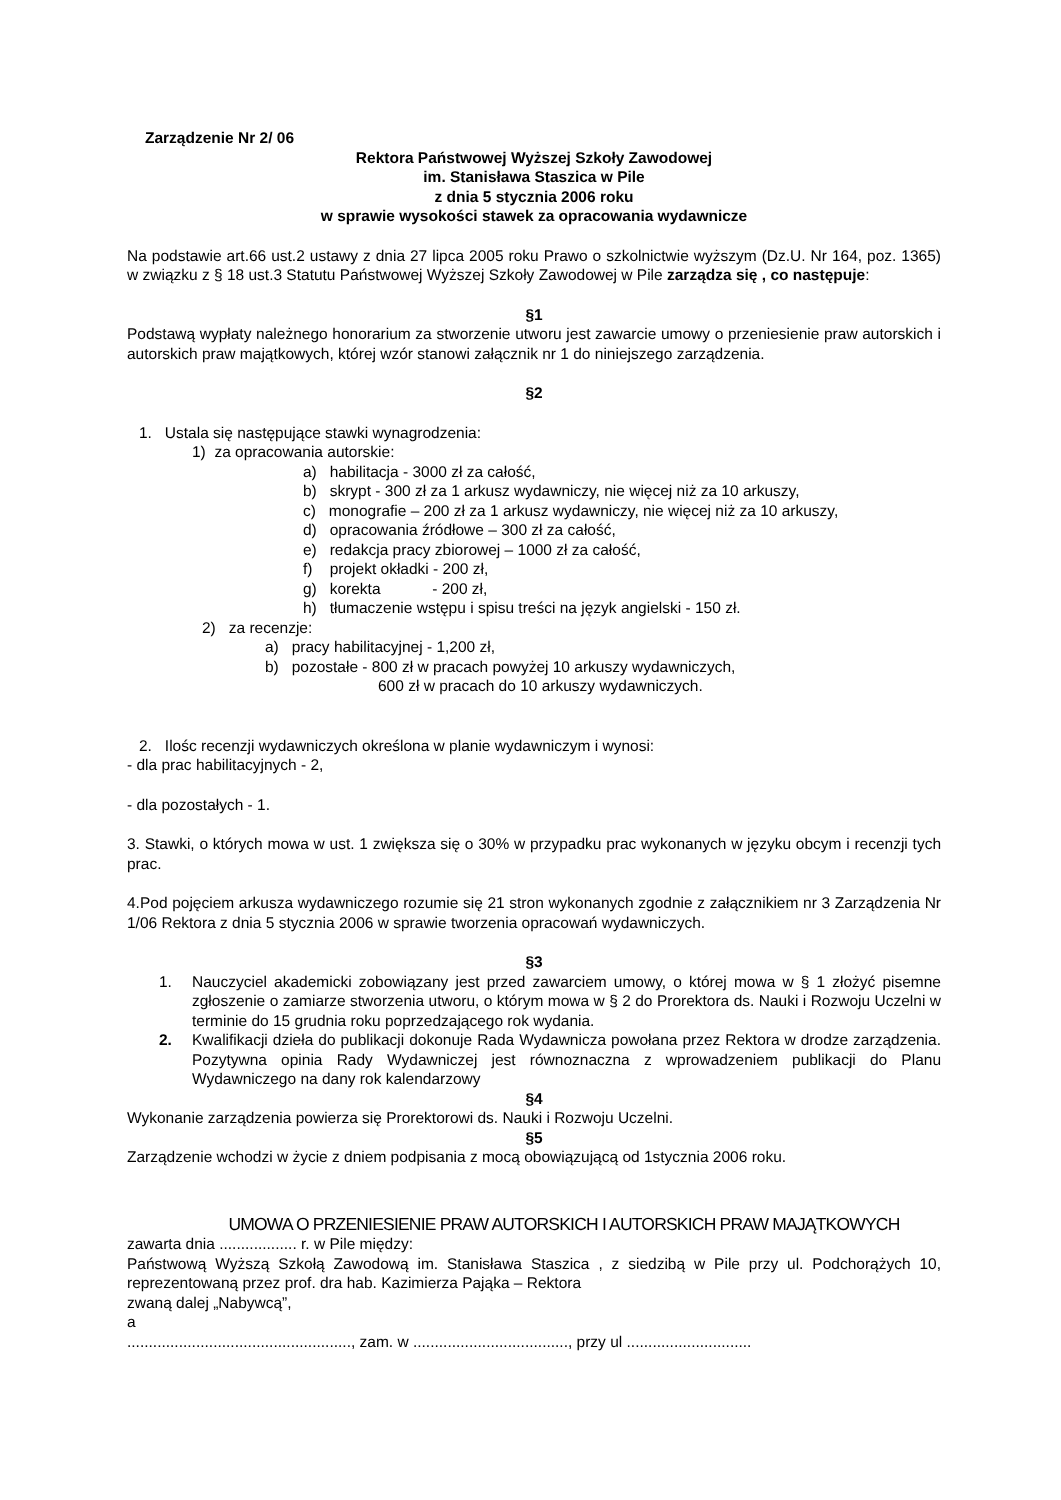Zarządzenie Nr 2/ 06
Rektora Państwowej Wyższej Szkoły Zawodowej
im. Stanisława Staszica w Pile
z dnia 5 stycznia 2006 roku
w sprawie wysokości stawek za opracowania wydawnicze
Na podstawie art.66 ust.2 ustawy z dnia 27 lipca 2005 roku Prawo o szkolnictwie wyższym (Dz.U. Nr 164, poz. 1365) w związku z § 18 ust.3 Statutu Państwowej Wyższej Szkoły Zawodowej w Pile zarządza się , co następuje:
§1
Podstawą wypłaty należnego honorarium za stworzenie utworu jest zawarcie umowy o przeniesienie praw autorskich i autorskich praw majątkowych, której wzór stanowi załącznik nr 1 do niniejszego zarządzenia.
§2
1. Ustala się następujące stawki wynagrodzenia:
1) za opracowania autorskie:
a) habilitacja - 3000 zł za całość,
b) skrypt - 300 zł za 1 arkusz wydawniczy, nie więcej niż za 10 arkuszy,
c) monografie – 200 zł za 1 arkusz wydawniczy, nie więcej niż za 10 arkuszy,
d) opracowania źródłowe – 300 zł za całość,
e) redakcja pracy zbiorowej – 1000 zł za całość,
f) projekt okładki - 200 zł,
g) korekta - 200 zł,
h) tłumaczenie wstępu i spisu treści na język angielski - 150 zł.
2) za recenzje:
a) pracy habilitacyjnej - 1,200 zł,
b) pozostałe - 800 zł w pracach powyżej 10 arkuszy wydawniczych,
600 zł w pracach do 10 arkuszy wydawniczych.
2. Ilośc recenzji wydawniczych określona w planie wydawniczym i wynosi:
- dla prac habilitacyjnych - 2,
- dla pozostałych - 1.
3. Stawki, o których mowa w ust. 1 zwiększa się o 30% w przypadku prac wykonanych w języku obcym i recenzji tych prac.
4.Pod pojęciem arkusza wydawniczego rozumie się 21 stron wykonanych zgodnie z załącznikiem nr 3 Zarządzenia Nr 1/06 Rektora z dnia 5 stycznia 2006 w sprawie tworzenia opracowań wydawniczych.
§3
1. Nauczyciel akademicki zobowiązany jest przed zawarciem umowy, o której mowa w § 1 złożyć pisemne zgłoszenie o zamiarze stworzenia utworu, o którym mowa w § 2 do Prorektora ds. Nauki i Rozwoju Uczelni w terminie do 15 grudnia roku poprzedzającego rok wydania.
2. Kwalifikacji dzieła do publikacji dokonuje Rada Wydawnicza powołana przez Rektora w drodze zarządzenia. Pozytywna opinia Rady Wydawniczej jest równoznaczna z wprowadzeniem publikacji do Planu Wydawniczego na dany rok kalendarzowy
§4
Wykonanie zarządzenia powierza się Prorektorowi ds. Nauki i Rozwoju Uczelni.
§5
Zarządzenie wchodzi w życie z dniem podpisania z mocą obowiązującą od 1stycznia 2006 roku.
UMOWA O PRZENIESIENIE PRAW AUTORSKICH I AUTORSKICH PRAW MAJĄTKOWYCH
zawarta dnia .................. r. w Pile między:
Państwową Wyższą Szkołą Zawodową im. Stanisława Staszica , z siedzibą w Pile przy ul. Podchorążych 10, reprezentowaną przez prof. dra hab. Kazimierza Pająka – Rektora
zwaną dalej „Nabywcą”,
a
...................................................., zam. w ...................................., przy ul .............................